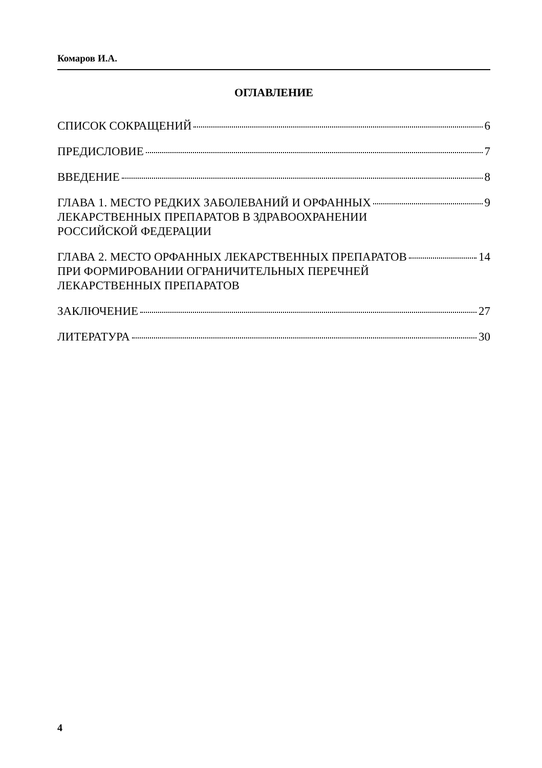Комаров И.А.
ОГЛАВЛЕНИЕ
СПИСОК СОКРАЩЕНИЙ 6
ПРЕДИСЛОВИЕ 7
ВВЕДЕНИЕ 8
ГЛАВА 1. МЕСТО РЕДКИХ ЗАБОЛЕВАНИЙ И ОРФАННЫХ ЛЕКАРСТВЕННЫХ ПРЕПАРАТОВ В ЗДРАВООХРАНЕНИИ РОССИЙСКОЙ ФЕДЕРАЦИИ 9
ГЛАВА 2. МЕСТО ОРФАННЫХ ЛЕКАРСТВЕННЫХ ПРЕПАРАТОВ ПРИ ФОРМИРОВАНИИ ОГРАНИЧИТЕЛЬНЫХ ПЕРЕЧНЕЙ ЛЕКАРСТВЕННЫХ ПРЕПАРАТОВ 14
ЗАКЛЮЧЕНИЕ 27
ЛИТЕРАТУРА 30
4